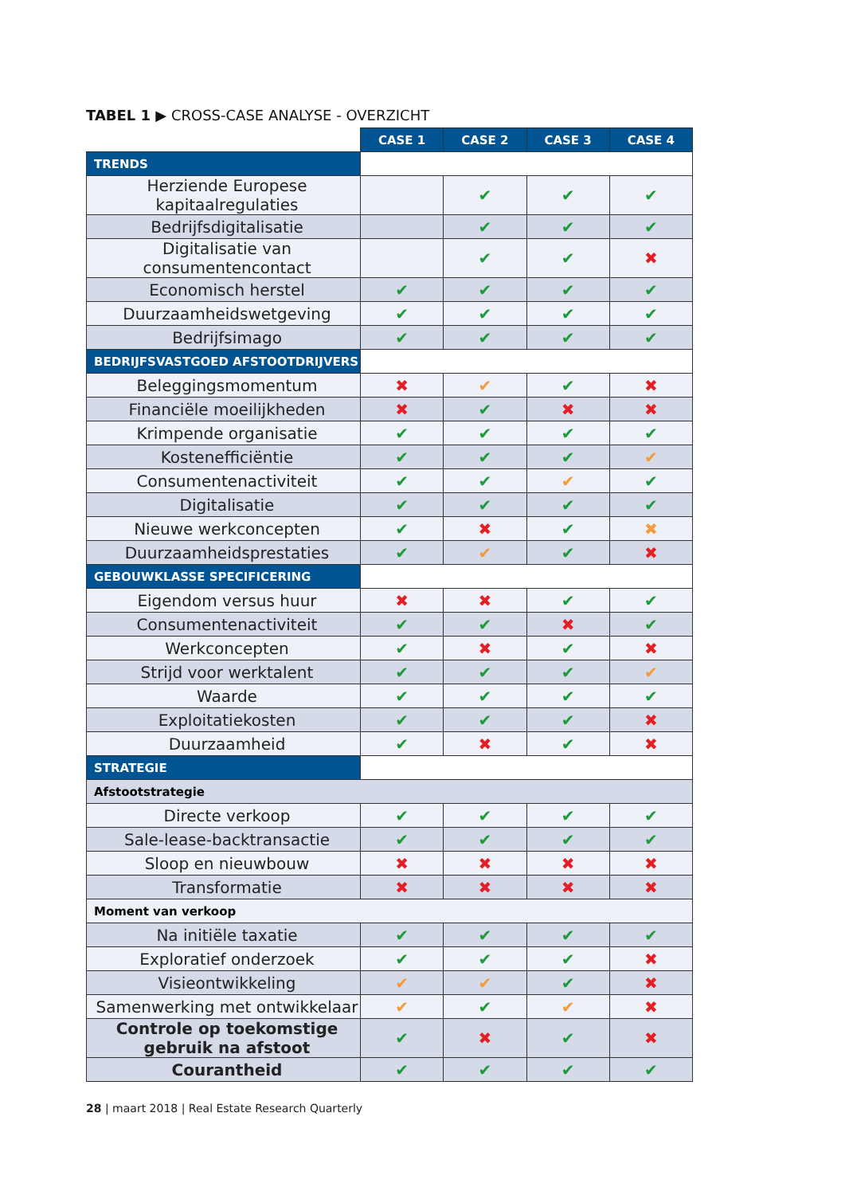TABEL 1 ▶ CROSS-CASE ANALYSE - OVERZICHT
| | CASE 1 | CASE 2 | CASE 3 | CASE 4 |
| TRENDS | | | | |
| Herziende Europese kapitaalregulaties | | ✔ | ✔ | ✔ |
| Bedrijfsdigitalisatie | | ✔ | ✔ | ✔ |
| Digitalisatie van consumentencontact | | ✔ | ✔ | ✖ |
| Economisch herstel | ✔ | ✔ | ✔ | ✔ |
| Duurzaamheidswetgeving | ✔ | ✔ | ✔ | ✔ |
| Bedrijfsimago | ✔ | ✔ | ✔ | ✔ |
| BEDRIJFSVASTGOED AFSTOOTDRIJVERS | | | | |
| Beleggingsmomentum | ✖ | ✔ | ✔ | ✖ |
| Financiële moeilijkheden | ✖ | ✔ | ✖ | ✖ |
| Krimpende organisatie | ✔ | ✔ | ✔ | ✔ |
| Kostenefficiëntie | ✔ | ✔ | ✔ | ✔ |
| Consumentenactiviteit | ✔ | ✔ | ✔ | ✔ |
| Digitalisatie | ✔ | ✔ | ✔ | ✔ |
| Nieuwe werkconcepten | ✔ | ✖ | ✔ | ✖ |
| Duurzaamheidsprestaties | ✔ | ✔ | ✔ | ✖ |
| GEBOUWKLASSE SPECIFICERING | | | | |
| Eigendom versus huur | ✖ | ✖ | ✔ | ✔ |
| Consumentenactiviteit | ✔ | ✔ | ✖ | ✔ |
| Werkconcepten | ✔ | ✖ | ✔ | ✖ |
| Strijd voor werktalent | ✔ | ✔ | ✔ | ✔ |
| Waarde | ✔ | ✔ | ✔ | ✔ |
| Exploitatiekosten | ✔ | ✔ | ✔ | ✖ |
| Duurzaamheid | ✔ | ✖ | ✔ | ✖ |
| STRATEGIE | | | | |
| Afstootstrategie | | | | |
| Directe verkoop | ✔ | ✔ | ✔ | ✔ |
| Sale-lease-backtransactie | ✔ | ✔ | ✔ | ✔ |
| Sloop en nieuwbouw | ✖ | ✖ | ✖ | ✖ |
| Transformatie | ✖ | ✖ | ✖ | ✖ |
| Moment van verkoop | | | | |
| Na initiële taxatie | ✔ | ✔ | ✔ | ✔ |
| Exploratief onderzoek | ✔ | ✔ | ✔ | ✖ |
| Visieontwikkeling | ✔ | ✔ | ✔ | ✖ |
| Samenwerking met ontwikkelaar | ✔ | ✔ | ✔ | ✖ |
| Controle op toekomstige gebruik na afstoot | ✔ | ✖ | ✔ | ✖ |
| Courantheid | ✔ | ✔ | ✔ | ✔ |
28 | maart 2018 | Real Estate Research Quarterly